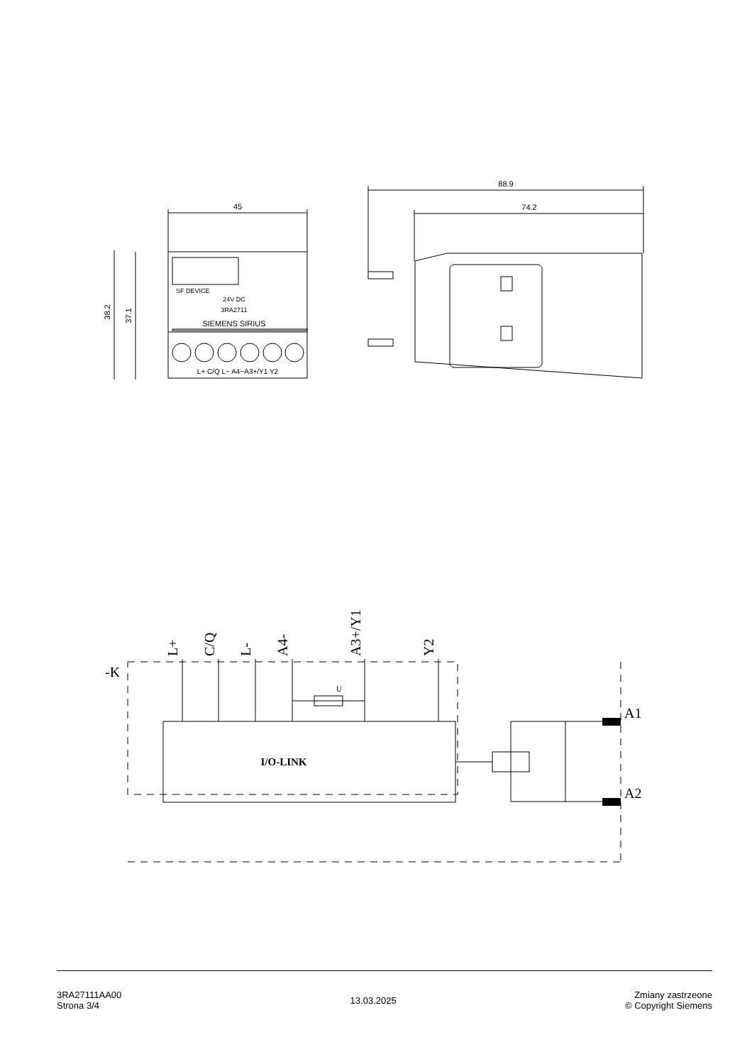45
88.9
74.2
38.2
37.1
SF DEVICE
24V DC
3RA2711
SIEMENS SIRIUS
L+ C/Q L− A4−A3+/Y1 Y2
L+
C/Q
L-
A4-
A3+/Y1
Y2
-K
A1
A2
I/O-LINK
U
3RA27111AA00
Strona 3/4
13.03.2025 Zmiany zastrzeone
© Copyright Siemens